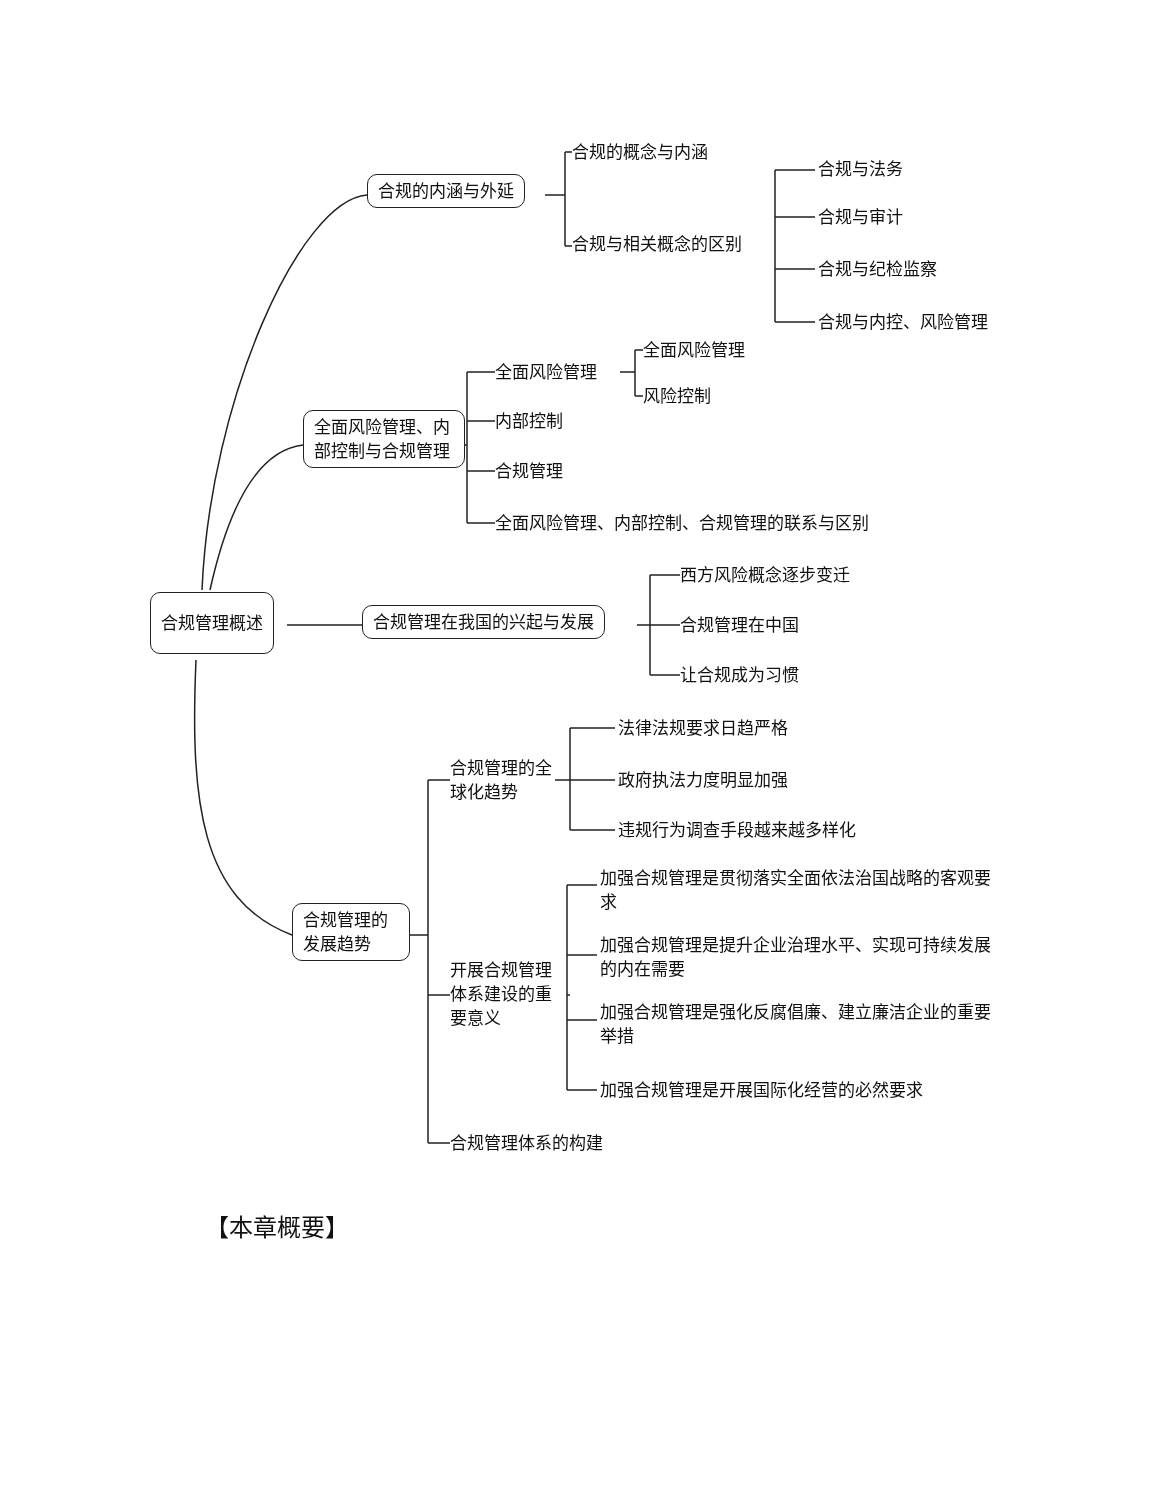合规管理概述
合规的内涵与外延
合规的概念与内涵
合规与相关概念的区别
合规与法务
合规与审计
合规与纪检监察
合规与内控、风险管理
全面风险管理、内部控制与合规管理
全面风险管理
全面风险管理
风险控制
内部控制
合规管理
全面风险管理、内部控制、合规管理的联系与区别
合规管理在我国的兴起与发展
西方风险概念逐步变迁
合规管理在中国
让合规成为习惯
合规管理的发展趋势
合规管理的全球化趋势
法律法规要求日趋严格
政府执法力度明显加强
违规行为调查手段越来越多样化
开展合规管理体系建设的重要意义
加强合规管理是贯彻落实全面依法治国战略的客观要求
加强合规管理是提升企业治理水平、实现可持续发展的内在需要
加强合规管理是强化反腐倡廉、建立廉洁企业的重要举措
加强合规管理是开展国际化经营的必然要求
合规管理体系的构建
【本章概要】